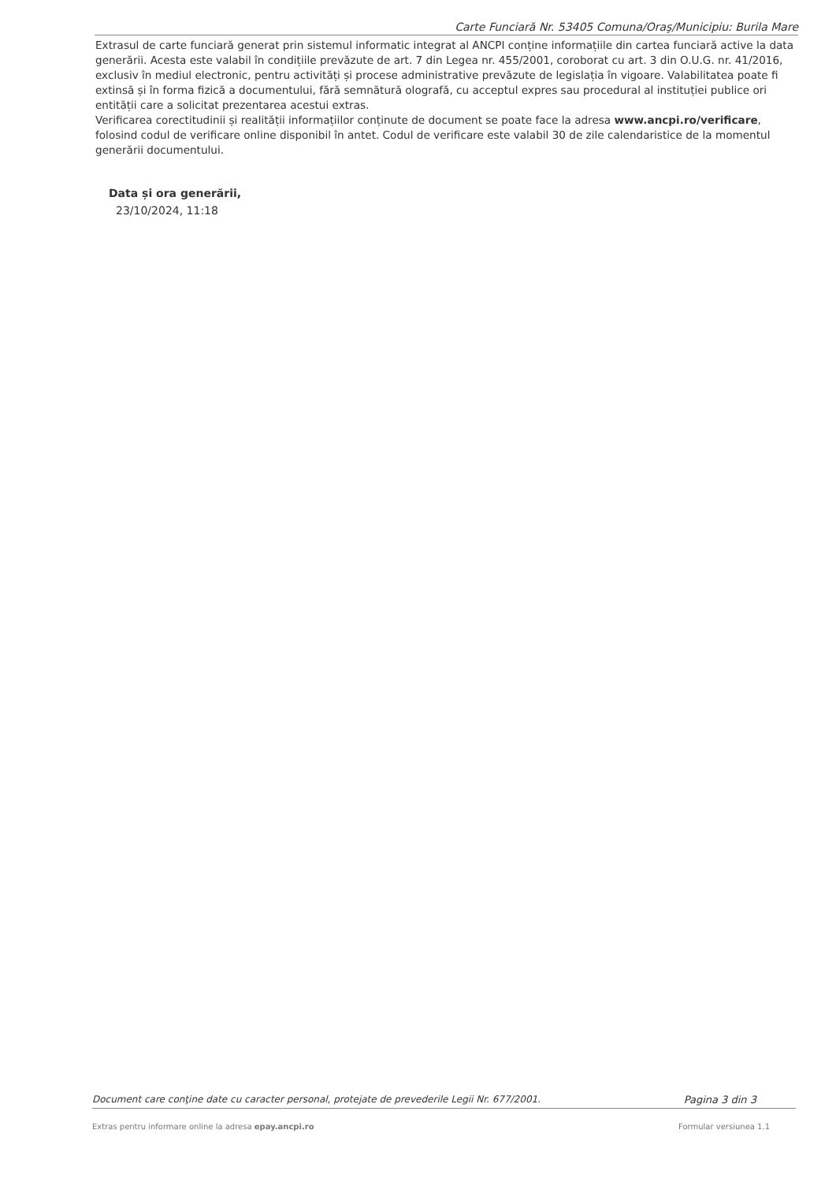Carte Funciară Nr. 53405 Comuna/Oraş/Municipiu: Burila Mare
Extrasul de carte funciară generat prin sistemul informatic integrat al ANCPI conține informațiile din cartea funciară active la data generării. Acesta este valabil în condițiile prevăzute de art. 7 din Legea nr. 455/2001, coroborat cu art. 3 din O.U.G. nr. 41/2016, exclusiv în mediul electronic, pentru activități și procese administrative prevăzute de legislația în vigoare. Valabilitatea poate fi extinsă și în forma fizică a documentului, fără semnătură olografă, cu acceptul expres sau procedural al instituției publice ori entității care a solicitat prezentarea acestui extras.
Verificarea corectitudinii și realității informațiilor conținute de document se poate face la adresa www.ancpi.ro/verificare, folosind codul de verificare online disponibil în antet. Codul de verificare este valabil 30 de zile calendaristice de la momentul generării documentului.
Data și ora generării,
23/10/2024, 11:18
Document care conţine date cu caracter personal, protejate de prevederile Legii Nr. 677/2001. Pagina 3 din 3
Extras pentru informare online la adresa epay.ancpi.ro Formular versiunea 1.1